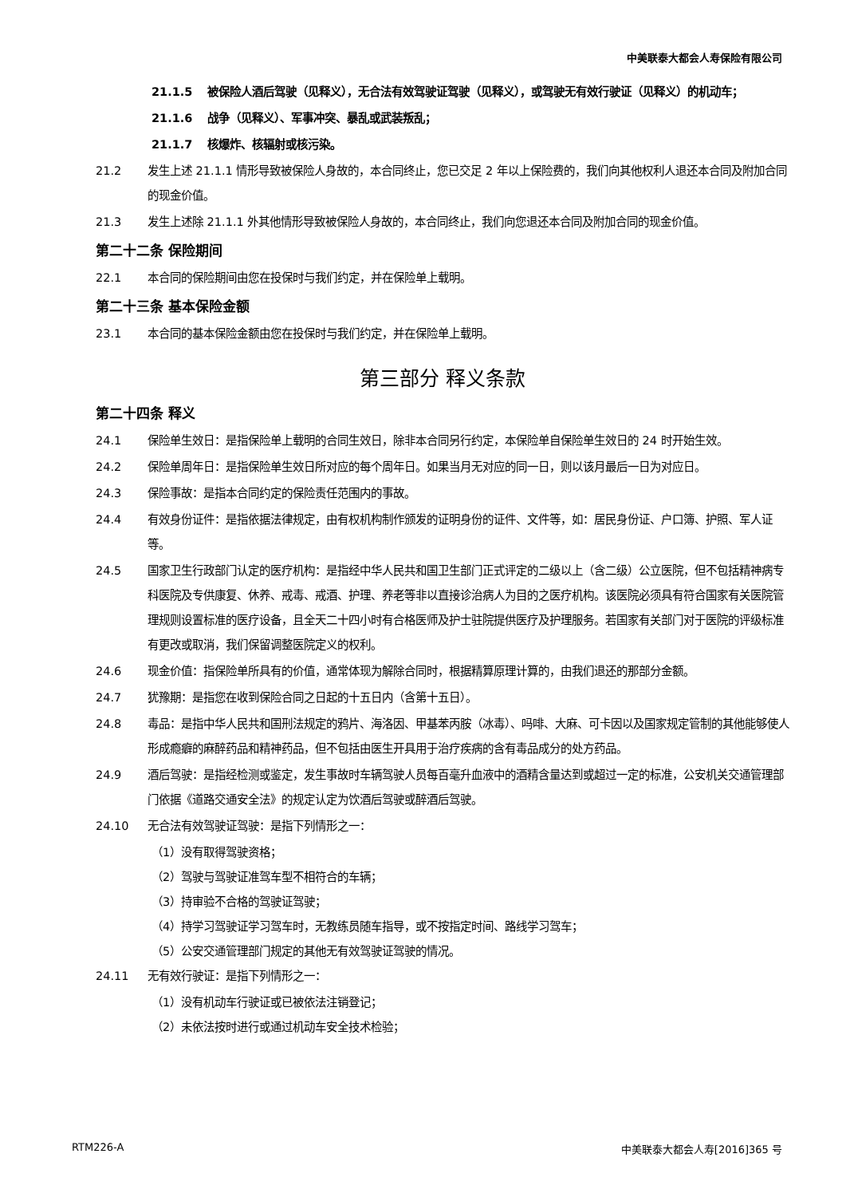中美联泰大都会人寿保险有限公司
21.1.5 被保险人酒后驾驶（见释义），无合法有效驾驶证驾驶（见释义），或驾驶无有效行驶证（见释义）的机动车；
21.1.6 战争（见释义）、军事冲突、暴乱或武装叛乱；
21.1.7 核爆炸、核辐射或核污染。
21.2 发生上述 21.1.1 情形导致被保险人身故的，本合同终止，您已交足 2 年以上保险费的，我们向其他权利人退还本合同及附加合同的现金价值。
21.3 发生上述除 21.1.1 外其他情形导致被保险人身故的，本合同终止，我们向您退还本合同及附加合同的现金价值。
第二十二条 保险期间
22.1 本合同的保险期间由您在投保时与我们约定，并在保险单上载明。
第二十三条 基本保险金额
23.1 本合同的基本保险金额由您在投保时与我们约定，并在保险单上载明。
第三部分 释义条款
第二十四条 释义
24.1 保险单生效日：是指保险单上载明的合同生效日，除非本合同另行约定，本保险单自保险单生效日的 24 时开始生效。
24.2 保险单周年日：是指保险单生效日所对应的每个周年日。如果当月无对应的同一日，则以该月最后一日为对应日。
24.3 保险事故：是指本合同约定的保险责任范围内的事故。
24.4 有效身份证件：是指依据法律规定，由有权机构制作颁发的证明身份的证件、文件等，如：居民身份证、户口簿、护照、军人证等。
24.5 国家卫生行政部门认定的医疗机构：是指经中华人民共和国卫生部门正式评定的二级以上（含二级）公立医院，但不包括精神病专科医院及专供康复、休养、戒毒、戒酒、护理、养老等非以直接诊治病人为目的之医疗机构。该医院必须具有符合国家有关医院管理规则设置标准的医疗设备，且全天二十四小时有合格医师及护士驻院提供医疗及护理服务。若国家有关部门对于医院的评级标准有更改或取消，我们保留调整医院定义的权利。
24.6 现金价值：指保险单所具有的价值，通常体现为解除合同时，根据精算原理计算的，由我们退还的那部分金额。
24.7 犹豫期：是指您在收到保险合同之日起的十五日内（含第十五日）。
24.8 毒品：是指中华人民共和国刑法规定的鸦片、海洛因、甲基苯丙胺（冰毒）、吗啡、大麻、可卡因以及国家规定管制的其他能够使人形成瘾癖的麻醉药品和精神药品，但不包括由医生开具用于治疗疾病的含有毒品成分的处方药品。
24.9 酒后驾驶：是指经检测或鉴定，发生事故时车辆驾驶人员每百毫升血液中的酒精含量达到或超过一定的标准，公安机关交通管理部门依据《道路交通安全法》的规定认定为饮酒后驾驶或醉酒后驾驶。
24.10 无合法有效驾驶证驾驶：是指下列情形之一：
（1）没有取得驾驶资格；
（2）驾驶与驾驶证准驾车型不相符合的车辆；
（3）持审验不合格的驾驶证驾驶；
（4）持学习驾驶证学习驾车时，无教练员随车指导，或不按指定时间、路线学习驾车；
（5）公安交通管理部门规定的其他无有效驾驶证驾驶的情况。
24.11 无有效行驶证：是指下列情形之一：
（1）没有机动车行驶证或已被依法注销登记；
（2）未依法按时进行或通过机动车安全技术检验；
RTM226-A 中美联泰大都会人寿[2016]365 号